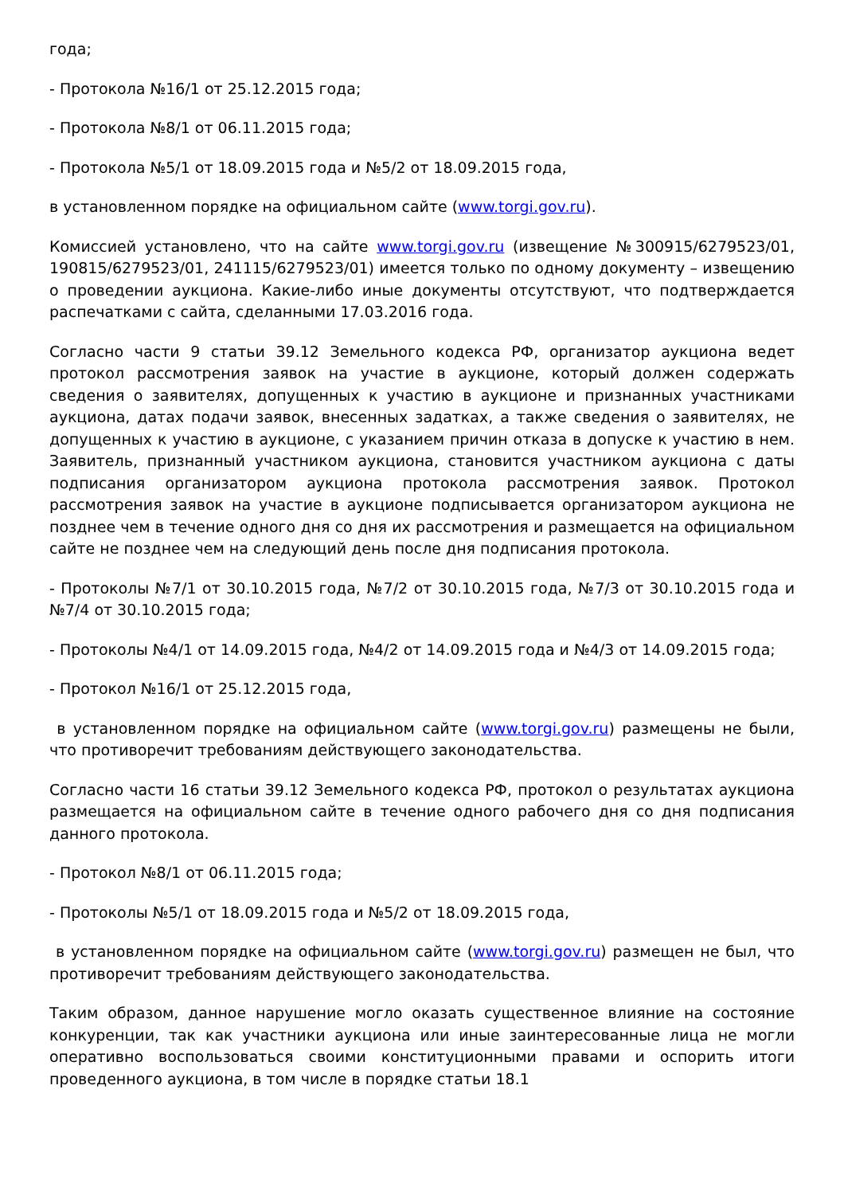года;
- Протокола №16/1 от 25.12.2015 года;
- Протокола №8/1 от 06.11.2015 года;
- Протокола №5/1 от 18.09.2015 года и №5/2 от 18.09.2015 года,
в установленном порядке на официальном сайте (www.torgi.gov.ru).
Комиссией установлено, что на сайте www.torgi.gov.ru (извещение №300915/6279523/01, 190815/6279523/01, 241115/6279523/01) имеется только по одному документу – извещению о проведении аукциона. Какие-либо иные документы отсутствуют, что подтверждается распечатками с сайта, сделанными 17.03.2016 года.
Согласно части 9 статьи 39.12 Земельного кодекса РФ, организатор аукциона ведет протокол рассмотрения заявок на участие в аукционе, который должен содержать сведения о заявителях, допущенных к участию в аукционе и признанных участниками аукциона, датах подачи заявок, внесенных задатках, а также сведения о заявителях, не допущенных к участию в аукционе, с указанием причин отказа в допуске к участию в нем. Заявитель, признанный участником аукциона, становится участником аукциона с даты подписания организатором аукциона протокола рассмотрения заявок. Протокол рассмотрения заявок на участие в аукционе подписывается организатором аукциона не позднее чем в течение одного дня со дня их рассмотрения и размещается на официальном сайте не позднее чем на следующий день после дня подписания протокола.
- Протоколы №7/1 от 30.10.2015 года, №7/2 от 30.10.2015 года, №7/3 от 30.10.2015 года и №7/4 от 30.10.2015 года;
- Протоколы №4/1 от 14.09.2015 года, №4/2 от 14.09.2015 года и №4/3 от 14.09.2015 года;
- Протокол №16/1 от 25.12.2015 года,
в установленном порядке на официальном сайте (www.torgi.gov.ru) размещены не были, что противоречит требованиям действующего законодательства.
Согласно части 16 статьи 39.12 Земельного кодекса РФ, протокол о результатах аукциона размещается на официальном сайте в течение одного рабочего дня со дня подписания данного протокола.
- Протокол №8/1 от 06.11.2015 года;
- Протоколы №5/1 от 18.09.2015 года и №5/2 от 18.09.2015 года,
в установленном порядке на официальном сайте (www.torgi.gov.ru) размещен не был, что противоречит требованиям действующего законодательства.
Таким образом, данное нарушение могло оказать существенное влияние на состояние конкуренции, так как участники аукциона или иные заинтересованные лица не могли оперативно воспользоваться своими конституционными правами и оспорить итоги проведенного аукциона, в том числе в порядке статьи 18.1